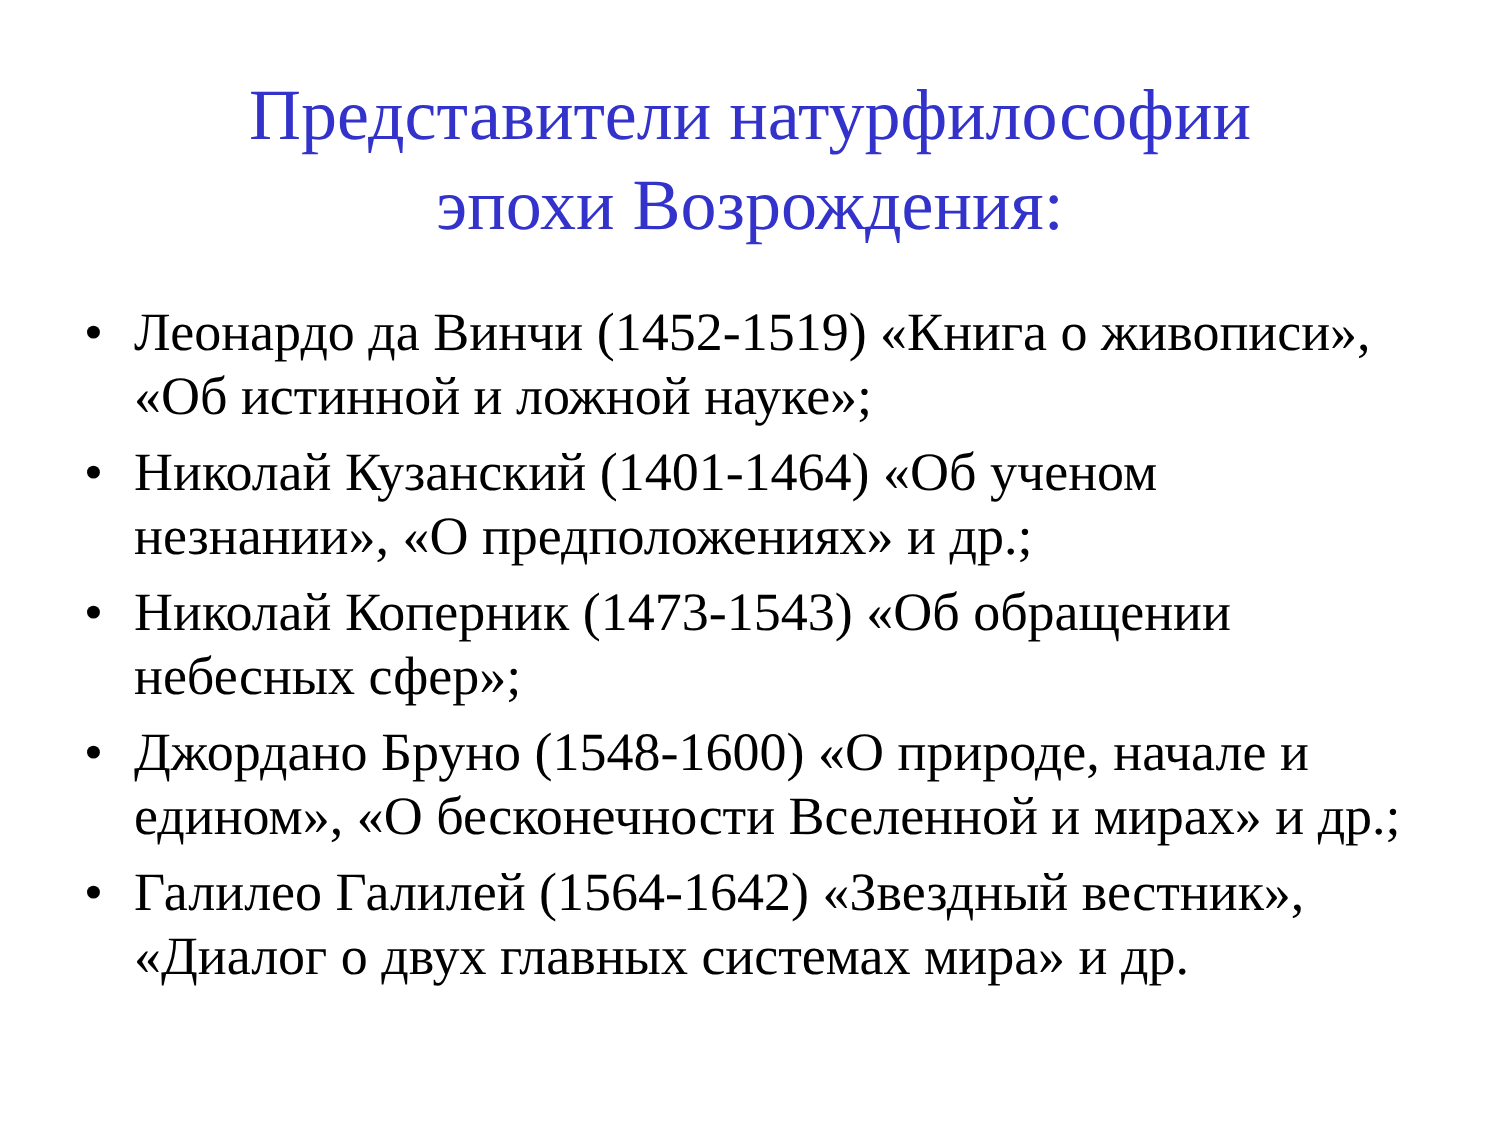Представители натурфилософии
эпохи Возрождения:
• Леонардо да Винчи (1452-1519) «Книга о живописи», «Об истинной и ложной науке»;
• Николай Кузанский (1401-1464) «Об ученом незнании», «О предположениях» и др.;
• Николай Коперник (1473-1543) «Об обращении небесных сфер»;
• Джордано Бруно (1548-1600) «О природе, начале и едином», «О бесконечности Вселенной и мирах» и др.;
• Галилео Галилей (1564-1642) «Звездный вестник», «Диалог о двух главных системах мира» и др.